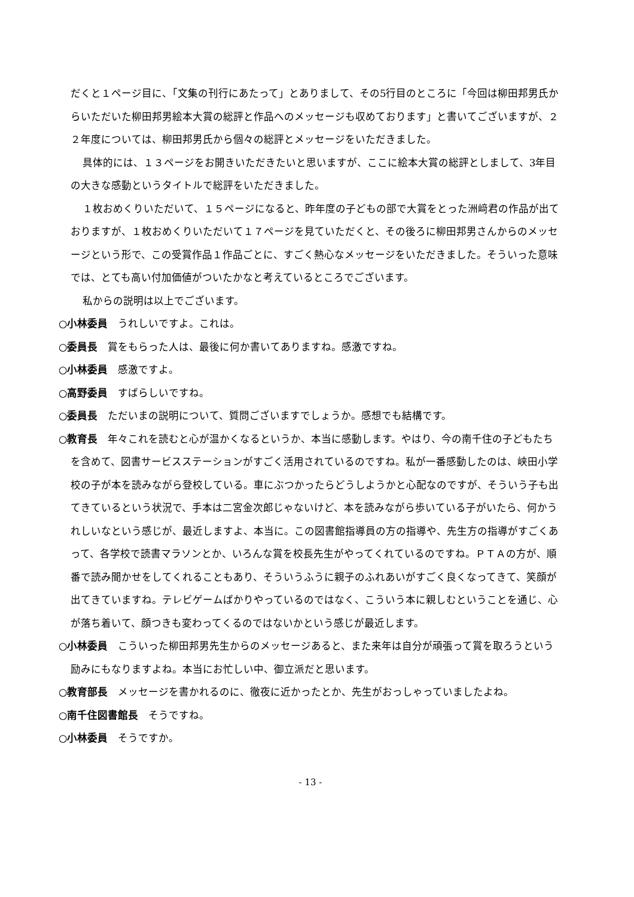だくと１ページ目に、「文集の刊行にあたって」とありまして、その5行目のところに「今回は柳田邦男氏からいただいた柳田邦男絵本大賞の総評と作品へのメッセージも収めております」と書いてございますが、２２年度については、柳田邦男氏から個々の総評とメッセージをいただきました。
具体的には、１３ページをお開きいただきたいと思いますが、ここに絵本大賞の総評としまして、3年目の大きな感動というタイトルで総評をいただきました。
１枚おめくりいただいて、１５ページになると、昨年度の子どもの部で大賞をとった洲﨑君の作品が出ておりますが、１枚おめくりいただいて１７ページを見ていただくと、その後ろに柳田邦男さんからのメッセージという形で、この受賞作品１作品ごとに、すごく熱心なメッセージをいただきました。そういった意味では、とても高い付加価値がついたかなと考えているところでございます。
私からの説明は以上でございます。
○小林委員　うれしいですよ。これは。
○委員長　賞をもらった人は、最後に何か書いてありますね。感激ですね。
○小林委員　感激ですよ。
○高野委員　すばらしいですね。
○委員長　ただいまの説明について、質問ございますでしょうか。感想でも結構です。
○教育長　年々これを読むと心が温かくなるというか、本当に感動します。やはり、今の南千住の子どもたちを含めて、図書サービスステーションがすごく活用されているのですね。私が一番感動したのは、峡田小学校の子が本を読みながら登校している。車にぶつかったらどうしようかと心配なのですが、そういう子も出てきているという状況で、手本は二宮金次郎じゃないけど、本を読みながら歩いている子がいたら、何かうれしいなという感じが、最近しますよ、本当に。この図書館指導員の方の指導や、先生方の指導がすごくあって、各学校で読書マラソンとか、いろんな賞を校長先生がやってくれているのですね。ＰＴＡの方が、順番で読み聞かせをしてくれることもあり、そういうふうに親子のふれあいがすごく良くなってきて、笑顔が出てきていますね。テレビゲームばかりやっているのではなく、こういう本に親しむということを通じ、心が落ち着いて、顔つきも変わってくるのではないかという感じが最近します。
○小林委員　こういった柳田邦男先生からのメッセージあると、また来年は自分が頑張って賞を取ろうという励みにもなりますよね。本当にお忙しい中、御立派だと思います。
○教育部長　メッセージを書かれるのに、徹夜に近かったとか、先生がおっしゃっていましたよね。
○南千住図書館長　そうですね。
○小林委員　そうですか。
- 13 -